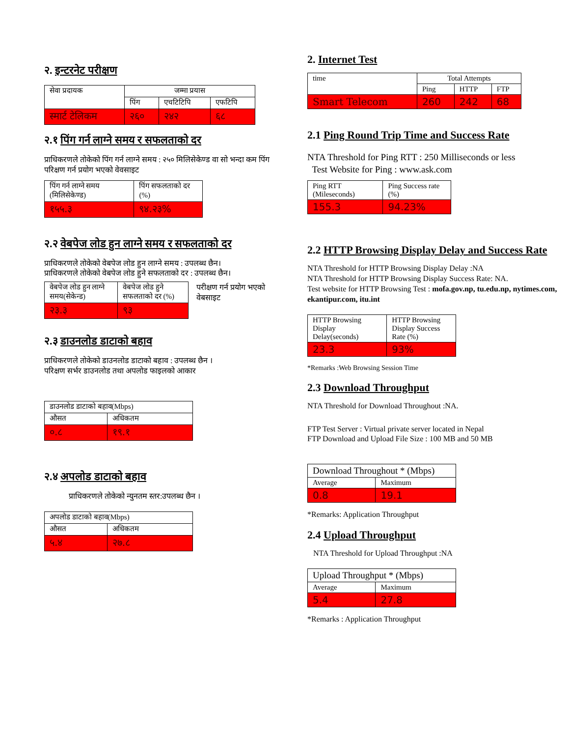२. इन्टरनेट परीक्षण
| सेवा प्रदायक | जम्मा प्रयास | | |
| --- | --- | --- | --- |
| | पिंग | एचटिटिपि | एफटिपि |
| स्मार्ट टेलिकम | २६० | २४२ | ६८ |
२.१ पिंग गर्न लाग्ने समय र सफलताको दर
प्राधिकरणले तोकेको पिंग गर्न लाग्ने समय : २५० मिलिसेकेण्ड वा सो भन्दा कम पिंग परिक्षण गर्न प्रयोग भएको वेवसाइट
| पिंग गर्न लाग्ने समय (मिलिसेकेण्ड) | पिंग सफलताको दर (%) |
| --- | --- |
| १५५.३ | ९४.२३% |
२.२ वेबपेज लोड हुन लाग्ने समय र सफलताको दर
प्राधिकरणले तोकेको वेबपेज लोड हुन लाग्ने समय : उपलब्ध छैन।
प्राधिकरणले तोकेको वेबपेज लोड हुने सफलताको दर : उपलब्ध छैन।
| वेबपेज लोड हुन लाग्ने समय(सेकेन्ड) | वेबपेज लोड हुने सफलताको दर (%) |
| --- | --- |
| २३.३ | ९३ |
परीक्षण गर्न प्रयोग भएको वेबसाइट
२.३ डाउनलोड डाटाको बहाव
प्राधिकरणले तोकेको डाउनलोड डाटाको बहाव : उपलब्ध छैन ।
परिक्षण सर्भर डाउनलोड तथा अपलोड फाइलको आकार
| डाउनलोड डाटाको बहाव(Mbps) | |
| --- | --- |
| औसत | अधिकतम |
| ०.८ | १९.१ |
२.४ अपलोड डाटाको बहाव
प्राधिकरणले तोकेको न्युनतम स्तर:उपलब्ध छैन ।
| अपलोड डाटाको बहाव(Mbps) | |
| --- | --- |
| औसत | अधिकतम |
| ५.४ | २७.८ |
2. Internet Test
| time | Total Attempts | | |
| --- | --- | --- | --- |
| | Ping | HTTP | FTP |
| Smart Telecom | 260 | 242 | 68 |
2.1 Ping Round Trip Time and Success Rate
NTA Threshold for Ping RTT : 250 Milliseconds or less
Test Website for Ping : www.ask.com
| Ping RTT (Mileseconds) | Ping Success rate (%) |
| --- | --- |
| 155.3 | 94.23% |
2.2 HTTP Browsing Display Delay and Success Rate
NTA Threshold for HTTP Browsing Display Delay :NA
NTA Threshold for HTTP Browsing Display Success Rate: NA.
Test website for HTTP Browsing Test : mofa.gov.np, tu.edu.np, nytimes.com, ekantipur.com, itu.int
| HTTP Browsing Display Delay(seconds) | HTTP Browsing Display Success Rate (%) |
| --- | --- |
| 23.3 | 93% |
*Remarks :Web Browsing Session Time
2.3 Download Throughput
NTA Threshold for Download Throughout :NA.
FTP Test Server : Virtual private server located in Nepal
FTP Download and Upload File Size : 100 MB and 50 MB
| Download Throughout * (Mbps) | |
| --- | --- |
| Average | Maximum |
| 0.8 | 19.1 |
*Remarks: Application Throughput
2.4 Upload Throughput
NTA Threshold for Upload Throughput :NA
| Upload Throughput * (Mbps) | |
| --- | --- |
| Average | Maximum |
| 5.4 | 27.8 |
*Remarks : Application Throughput